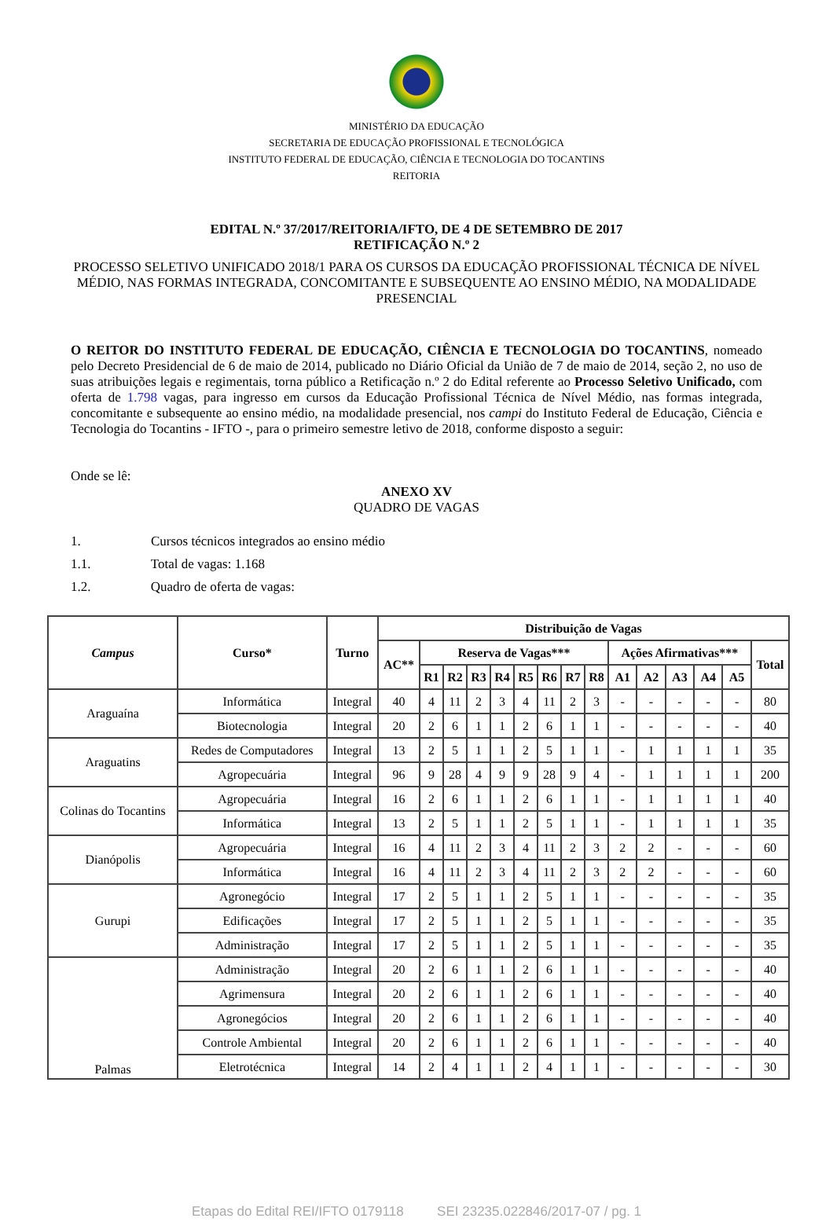MINISTÉRIO DA EDUCAÇÃO
SECRETARIA DE EDUCAÇÃO PROFISSIONAL E TECNOLÓGICA
INSTITUTO FEDERAL DE EDUCAÇÃO, CIÊNCIA E TECNOLOGIA DO TOCANTINS
REITORIA
EDITAL N.º 37/2017/REITORIA/IFTO, DE 4 DE SETEMBRO DE 2017
RETIFICAÇÃO N.º 2
PROCESSO SELETIVO UNIFICADO 2018/1 PARA OS CURSOS DA EDUCAÇÃO PROFISSIONAL TÉCNICA DE NÍVEL MÉDIO, NAS FORMAS INTEGRADA, CONCOMITANTE E SUBSEQUENTE AO ENSINO MÉDIO, NA MODALIDADE PRESENCIAL
O REITOR DO INSTITUTO FEDERAL DE EDUCAÇÃO, CIÊNCIA E TECNOLOGIA DO TOCANTINS, nomeado pelo Decreto Presidencial de 6 de maio de 2014, publicado no Diário Oficial da União de 7 de maio de 2014, seção 2, no uso de suas atribuições legais e regimentais, torna público a Retificação n.º 2 do Edital referente ao Processo Seletivo Unificado, com oferta de 1.798 vagas, para ingresso em cursos da Educação Profissional Técnica de Nível Médio, nas formas integrada, concomitante e subsequente ao ensino médio, na modalidade presencial, nos campi do Instituto Federal de Educação, Ciência e Tecnologia do Tocantins - IFTO -, para o primeiro semestre letivo de 2018, conforme disposto a seguir:
Onde se lê:
ANEXO XV
QUADRO DE VAGAS
1. Cursos técnicos integrados ao ensino médio
1.1. Total de vagas: 1.168
1.2. Quadro de oferta de vagas:
| Campus | Curso* | Turno | Distribuição de Vagas | | | | | | | | | | | | | | |
| --- | --- | --- | --- | --- | --- | --- | --- | --- | --- | --- | --- | --- | --- | --- | --- | --- | --- |
| | | | AC** | Reserva de Vagas*** | | | | | | | | Ações Afirmativas*** | | | | | Total |
| | | | | R1 | R2 | R3 | R4 | R5 | R6 | R7 | R8 | A1 | A2 | A3 | A4 | A5 | |
| Araguaína | Informática | Integral | 40 | 4 | 11 | 2 | 3 | 4 | 11 | 2 | 3 | - | - | - | - | - | 80 |
| | Biotecnologia | Integral | 20 | 2 | 6 | 1 | 1 | 2 | 6 | 1 | 1 | - | - | - | - | - | 40 |
| Araguatins | Redes de Computadores | Integral | 13 | 2 | 5 | 1 | 1 | 2 | 5 | 1 | 1 | - | 1 | 1 | 1 | 1 | 35 |
| | Agropecuária | Integral | 96 | 9 | 28 | 4 | 9 | 9 | 28 | 9 | 4 | - | 1 | 1 | 1 | 1 | 200 |
| Colinas do Tocantins | Agropecuária | Integral | 16 | 2 | 6 | 1 | 1 | 2 | 6 | 1 | 1 | - | 1 | 1 | 1 | 1 | 40 |
| | Informática | Integral | 13 | 2 | 5 | 1 | 1 | 2 | 5 | 1 | 1 | - | 1 | 1 | 1 | 1 | 35 |
| Dianópolis | Agropecuária | Integral | 16 | 4 | 11 | 2 | 3 | 4 | 11 | 2 | 3 | 2 | 2 | - | - | - | 60 |
| | Informática | Integral | 16 | 4 | 11 | 2 | 3 | 4 | 11 | 2 | 3 | 2 | 2 | - | - | - | 60 |
| Gurupi | Agronegócio | Integral | 17 | 2 | 5 | 1 | 1 | 2 | 5 | 1 | 1 | - | - | - | - | - | 35 |
| | Edificações | Integral | 17 | 2 | 5 | 1 | 1 | 2 | 5 | 1 | 1 | - | - | - | - | - | 35 |
| | Administração | Integral | 17 | 2 | 5 | 1 | 1 | 2 | 5 | 1 | 1 | - | - | - | - | - | 35 |
| Palmas | Administração | Integral | 20 | 2 | 6 | 1 | 1 | 2 | 6 | 1 | 1 | - | - | - | - | - | 40 |
| | Agrimensura | Integral | 20 | 2 | 6 | 1 | 1 | 2 | 6 | 1 | 1 | - | - | - | - | - | 40 |
| | Agronegócios | Integral | 20 | 2 | 6 | 1 | 1 | 2 | 6 | 1 | 1 | - | - | - | - | - | 40 |
| | Controle Ambiental | Integral | 20 | 2 | 6 | 1 | 1 | 2 | 6 | 1 | 1 | - | - | - | - | - | 40 |
| | Eletrotécnica | Integral | 14 | 2 | 4 | 1 | 1 | 2 | 4 | 1 | 1 | - | - | - | - | - | 30 |
Etapas do Edital REI/IFTO 0179118 SEI 23235.022846/2017-07 / pg. 1